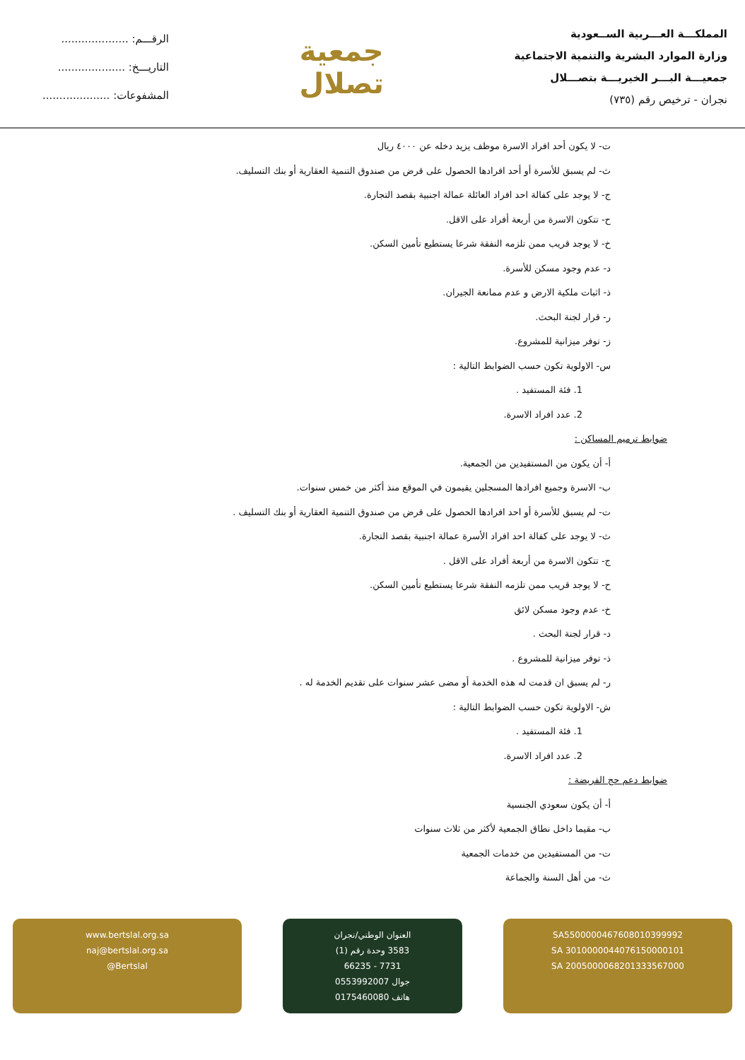المملكـــة العـــربية الســعودية
وزارة الموارد البشرية والتنمية الاجتماعية
جمعيـــة البـــر الخيريـــة بتصـــلال
نجران - ترخيص رقم (٧٣٥)
جمعية
تصلال
الرقـــم: ....................
التاريـــخ: ....................
المشفوعات: ....................
ت- لا يكون أحد افراد الاسرة موظف يزيد دخله عن ٤٠٠٠ ريال
ث- لم يسبق للأسرة أو أحد افرادها الحصول على قرض من صندوق التنمية العقارية أو بنك التسليف.
ج- لا يوجد على كفالة احد افراد العائلة عمالة اجنبية بقصد التجارة.
ح- تتكون الاسرة من أربعة أفراد على الاقل.
خ- لا يوجد قريب ممن تلزمه النفقة شرعا يستطيع تأمين السكن.
د- عدم وجود مسكن للأسرة.
ذ- اثبات ملكية الارض و عدم ممانعة الجيران.
ر- قرار لجنة البحث.
ز- توفر ميزانية للمشروع.
س- الاولوية تكون حسب الضوابط التالية :
1. فئة المستفيد .
2. عدد افراد الاسرة.
ضوابط ترميم المساكن :
أ- أن يكون من المستفيدين من الجمعية.
ب- الاسرة وجميع افرادها المسجلين يقيمون في الموقع منذ أكثر من خمس سنوات.
ت- لم يسبق للأسرة أو احد افرادها الحصول على قرض من صندوق التنمية العقارية أو بنك التسليف .
ث- لا يوجد على كفالة احد افراد الأسرة عمالة اجنبية بقصد التجارة.
ج- تتكون الاسرة من أربعة أفراد على الاقل .
ح- لا يوجد قريب ممن تلزمه النفقة شرعا يستطيع تأمين السكن.
خ- عدم وجود مسكن لائق
د- قرار لجنة البحث .
ذ- توفر ميزانية للمشروع .
ر- لم يسبق ان قدمت له هذه الخدمة أو مضى عشر سنوات على تقديم الخدمة له .
ش- الاولوية تكون حسب الضوابط التالية :
1. فئة المستفيد .
2. عدد افراد الاسرة.
ضوابط دعم حج الفريضة :
أ- أن يكون سعودي الجنسية
ب- مقيما داخل نطاق الجمعية لأكثر من ثلاث سنوات
ت- من المستفيدين من خدمات الجمعية
ث- من أهل السنة والجماعة
SA5500000467608010399992
SA 3010000044076150000101
SA 2005000068201333567000
العنوان الوطني/نجران
3583 وحدة رقم (1)
7731 - 66235
جوال 0553992007
هاتف 0175460080
www.bertslal.org.sa
naj@bertslal.org.sa
@Bertslal